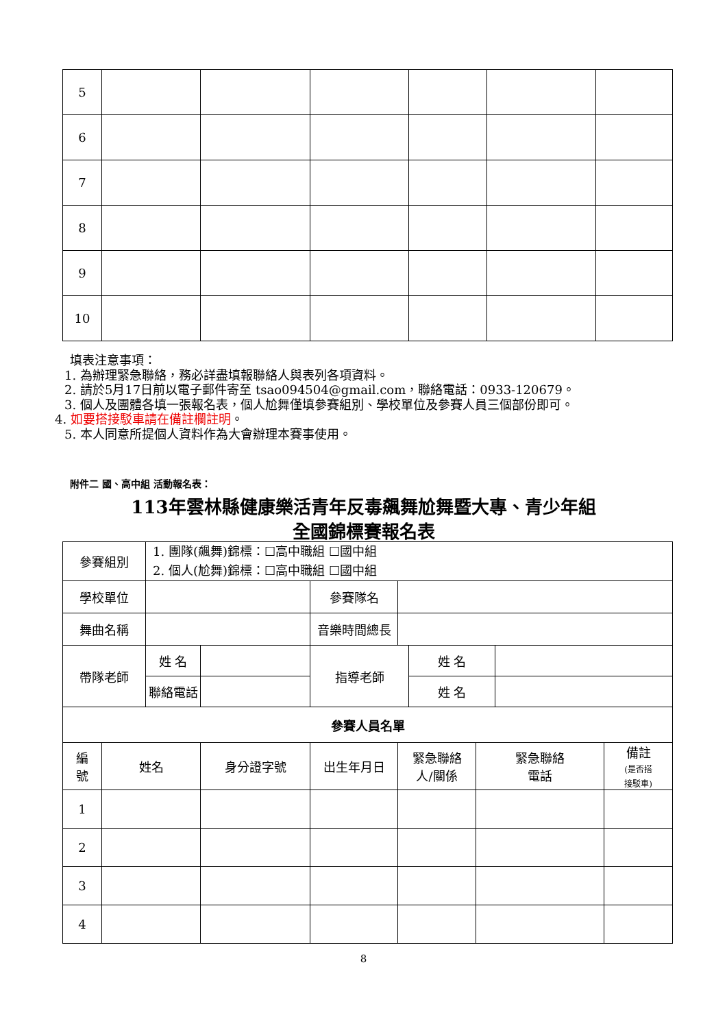| 5 | | | | | | |
| 6 | | | | | | |
| 7 | | | | | | |
| 8 | | | | | | |
| 9 | | | | | | |
| 10 | | | | | | |
填表注意事項：
1. 為辦理緊急聯絡，務必詳盡填報聯絡人與表列各項資料。
2. 請於5月17日前以電子郵件寄至 tsao094504@gmail.com，聯絡電話：0933-120679。
3. 個人及團體各填一張報名表，個人尬舞僅填參賽組別、學校單位及參賽人員三個部份即可。
4. 如要搭接駁車請在備註欄註明。
5. 本人同意所提個人資料作為大會辦理本賽事使用。
附件二 國、高中組 活動報名表：
113年雲林縣健康樂活青年反毒飆舞尬舞暨大專、青少年組
全國錦標賽報名表
| 參賽組別 | | 1. 團隊(飆舞)錦標：☐高中職組 ☐國中組 2. 個人(尬舞)錦標：☐高中職組 ☐國中組 | | | | | | | |
| 學校單位 | | | | 參賽隊名 | | | | | |
| 舞曲名稱 | | | | 音樂時間總長 | | | | | |
| 帶隊老師 | | 姓 名 | | 指導老師 | | 姓 名 | | | |
| | | 聯絡電話 | | | | 姓 名 | | | |
| 參賽人員名單 | | | | | | | | | |
| 編 號 | 姓名 | | 身分證字號 | 出生年月日 | 緊急聯絡 人/關係 | | 緊急聯絡 電話 | | 備註 (是否搭 接駁車) |
| 1 | | | | | | | | | |
| 2 | | | | | | | | | |
| 3 | | | | | | | | | |
| 4 | | | | | | | | | |
8